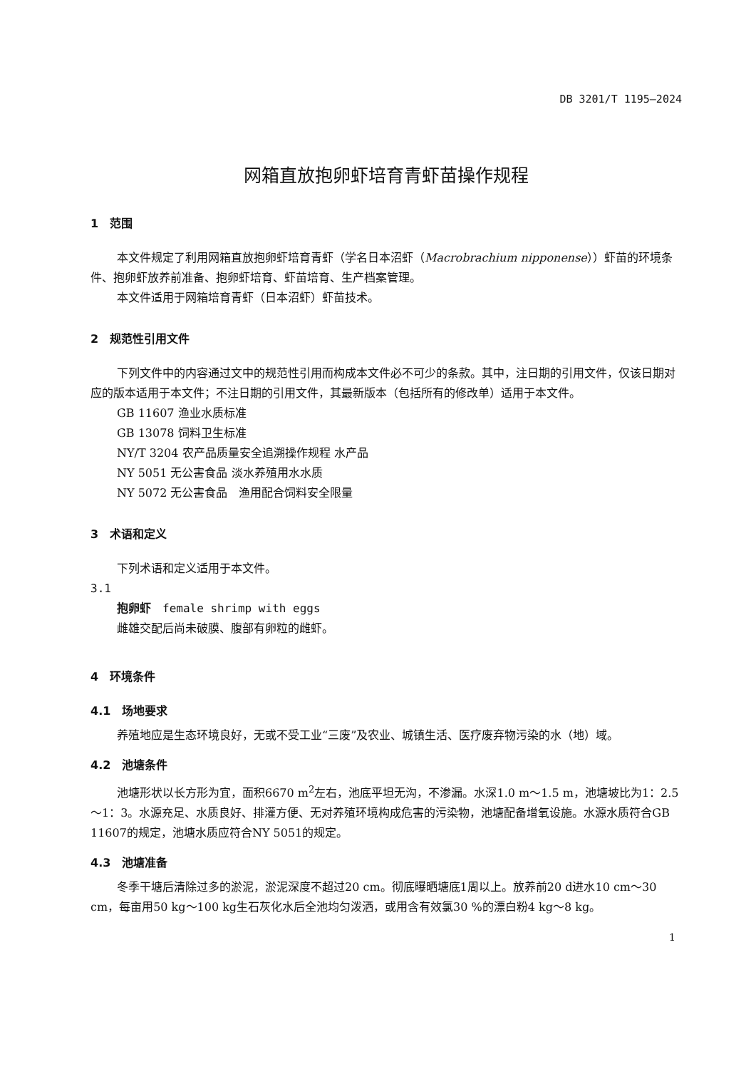DB 3201/T 1195—2024
网箱直放抱卵虾培育青虾苗操作规程
1　范围
本文件规定了利用网箱直放抱卵虾培育青虾（学名日本沼虾（Macrobrachium nipponense））虾苗的环境条件、抱卵虾放养前准备、抱卵虾培育、虾苗培育、生产档案管理。
本文件适用于网箱培育青虾（日本沼虾）虾苗技术。
2　规范性引用文件
下列文件中的内容通过文中的规范性引用而构成本文件必不可少的条款。其中，注日期的引用文件，仅该日期对应的版本适用于本文件；不注日期的引用文件，其最新版本（包括所有的修改单）适用于本文件。
GB 11607 渔业水质标准
GB 13078 饲料卫生标准
NY/T 3204 农产品质量安全追溯操作规程 水产品
NY 5051 无公害食品 淡水养殖用水水质
NY 5072 无公害食品　渔用配合饲料安全限量
3　术语和定义
下列术语和定义适用于本文件。
3.1
抱卵虾　female shrimp with eggs
雌雄交配后尚未破膜、腹部有卵粒的雌虾。
4　环境条件
4.1　场地要求
养殖地应是生态环境良好，无或不受工业“三废”及农业、城镇生活、医疗废弃物污染的水（地）域。
4.2　池塘条件
池塘形状以长方形为宜，面积6670 m<sup>2</sup>左右，池底平坦无沟，不渗漏。水深1.0 m～1.5 m，池塘坡比为1：2.5～1：3。水源充足、水质良好、排灌方便、无对养殖环境构成危害的污染物，池塘配备增氧设施。水源水质符合GB 11607的规定，池塘水质应符合NY 5051的规定。
4.3　池塘准备
冬季干塘后清除过多的淤泥，淤泥深度不超过20 cm。彻底曝晒塘底1周以上。放养前20 d进水10 cm～30 cm，每亩用50 kg～100 kg生石灰化水后全池均匀泼洒，或用含有效氯30 %的漂白粉4 kg～8 kg。
1